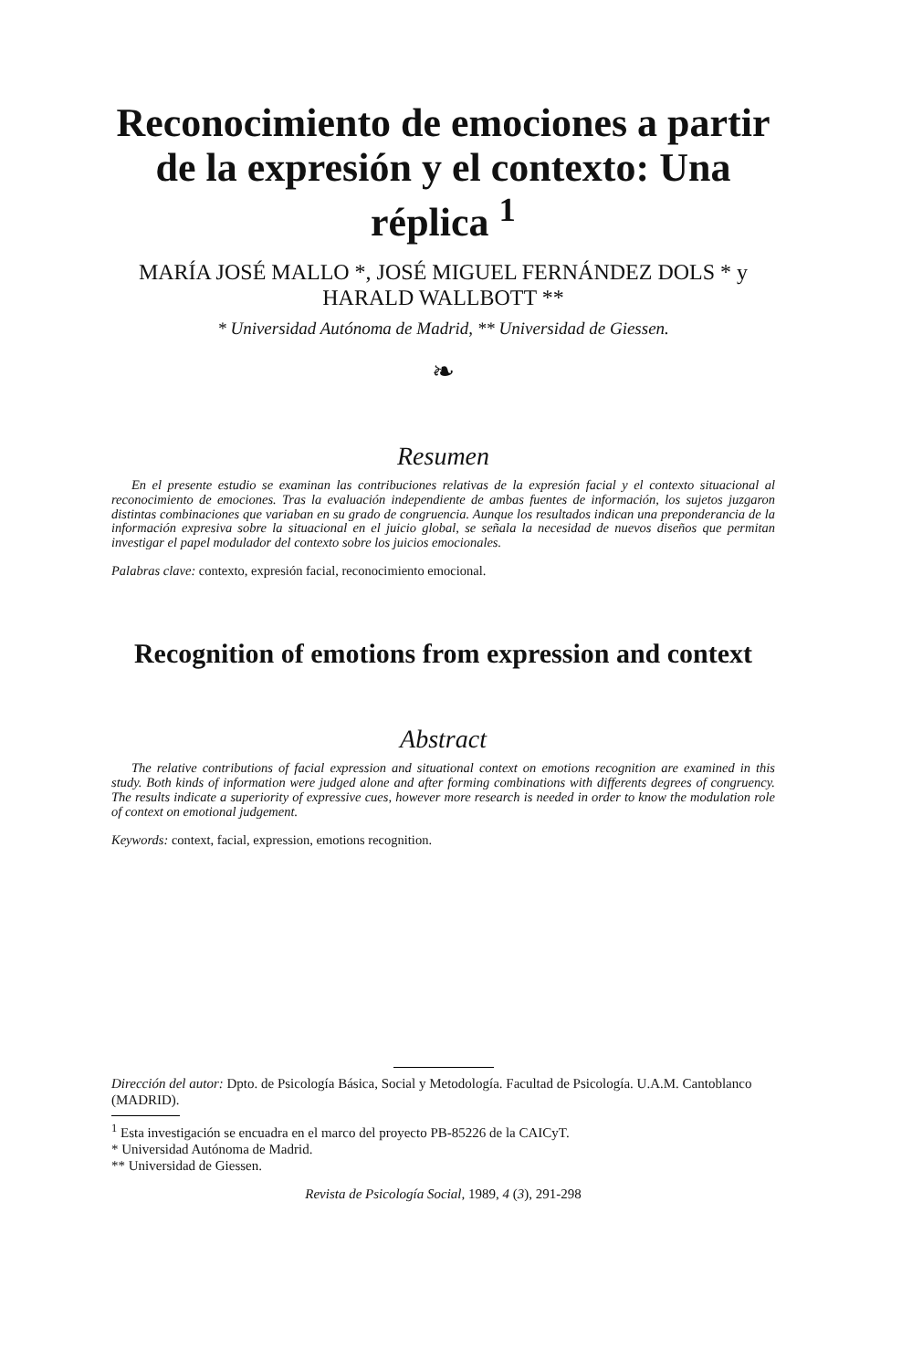Reconocimiento de emociones a partir de la expresión y el contexto: Una réplica <sup>1</sup>
MARÍA JOSÉ MALLO *, JOSÉ MIGUEL FERNÁNDEZ DOLS * y HARALD WALLBOTT **
* Universidad Autónoma de Madrid, ** Universidad de Giessen.
❧
Resumen
En el presente estudio se examinan las contribuciones relativas de la expresión facial y el contexto situacional al reconocimiento de emociones. Tras la evaluación independiente de ambas fuentes de información, los sujetos juzgaron distintas combinaciones que variaban en su grado de congruencia. Aunque los resultados indican una preponderancia de la información expresiva sobre la situacional en el juicio global, se señala la necesidad de nuevos diseños que permitan investigar el papel modulador del contexto sobre los juicios emocionales.
Palabras clave: contexto, expresión facial, reconocimiento emocional.
Recognition of emotions from expression and context
Abstract
The relative contributions of facial expression and situational context on emotions recognition are examined in this study. Both kinds of information were judged alone and after forming combinations with differents degrees of congruency. The results indicate a superiority of expressive cues, however more research is needed in order to know the modulation role of context on emotional judgement.
Keywords: context, facial, expression, emotions recognition.
Dirección del autor: Dpto. de Psicología Básica, Social y Metodología. Facultad de Psicología. U.A.M. Cantoblanco (MADRID).
<sup>1</sup> Esta investigación se encuadra en el marco del proyecto PB-85226 de la CAICyT.
* Universidad Autónoma de Madrid.
** Universidad de Giessen.
Revista de Psicología Social, 1989, 4 (3), 291-298